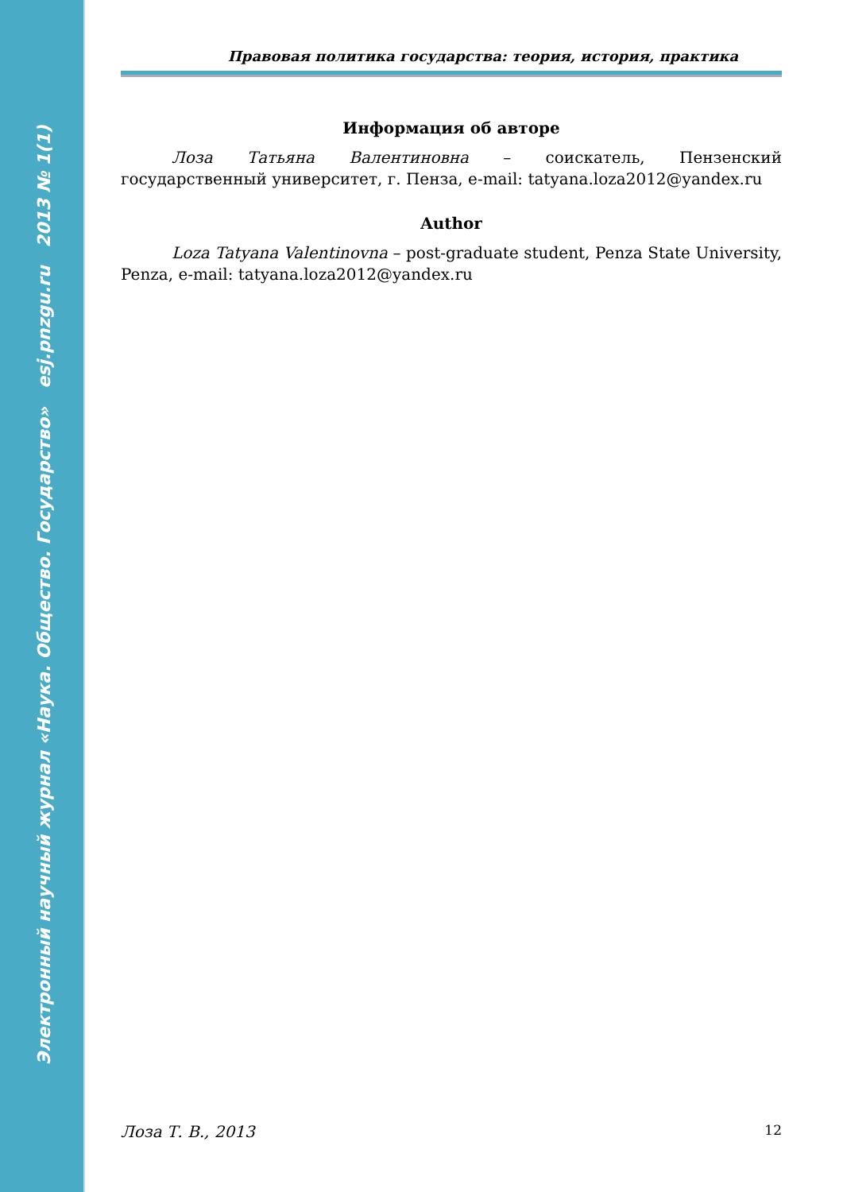Электронный научный журнал «Наука. Общество. Государство» esj.pnzgu.ru 2013 № 1(1)
Правовая политика государства: теория, история, практика
Информация об авторе
Лоза Татьяна Валентиновна – соискатель, Пензенский государственный университет, г. Пенза, e-mail: tatyana.loza2012@yandex.ru
Author
Loza Tatyana Valentinovna – post-graduate student, Penza State University, Penza, e-mail: tatyana.loza2012@yandex.ru
Лоза Т. В., 2013 12